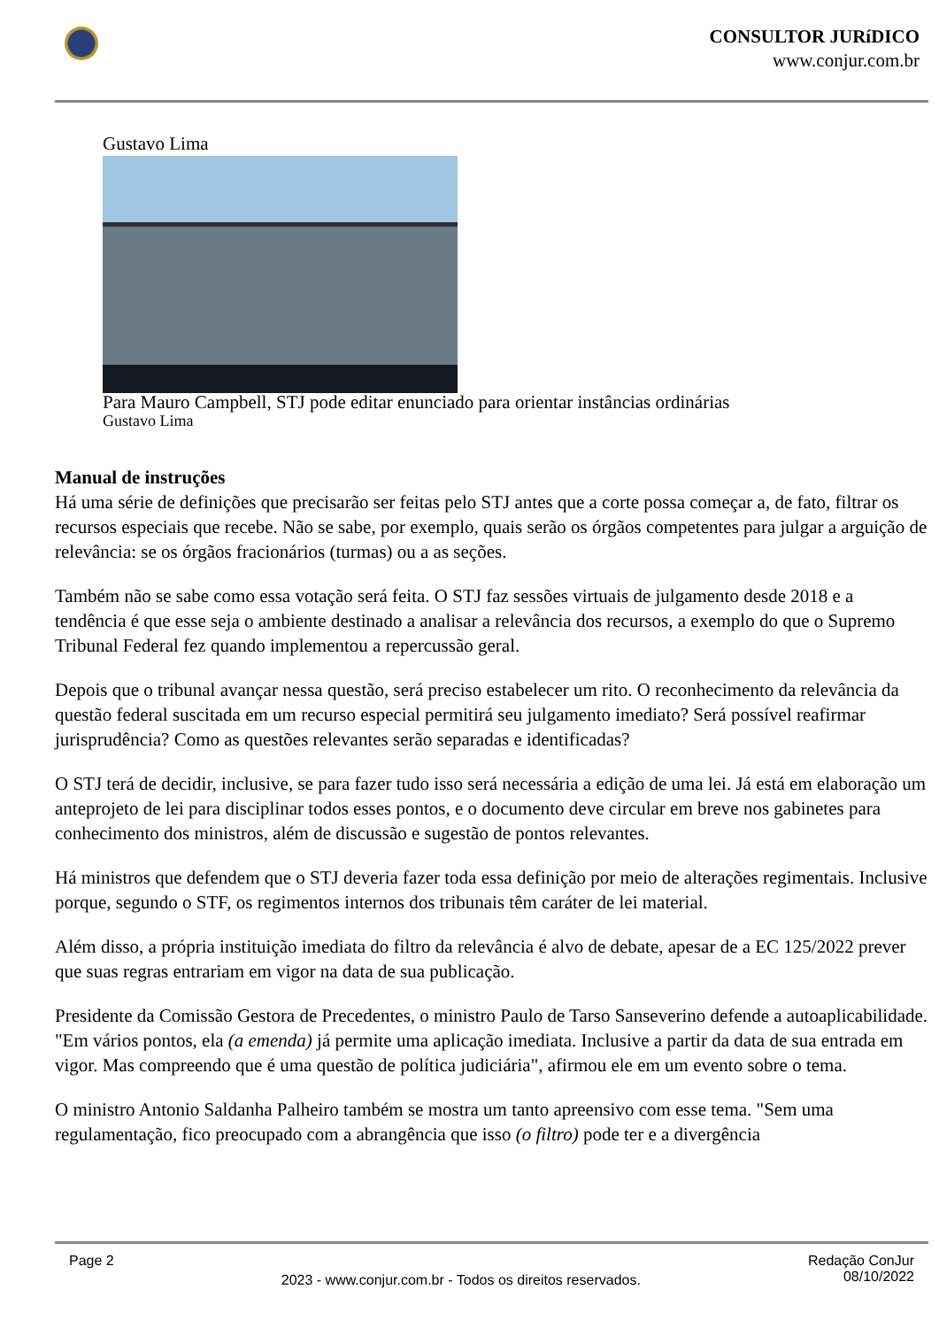CONSULTOR JURíDICO
www.conjur.com.br
Gustavo Lima
Para Mauro Campbell, STJ pode editar enunciado para orientar instâncias ordinárias
Gustavo Lima
Manual de instruções
Há uma série de definições que precisarão ser feitas pelo STJ antes que a corte possa começar a, de fato, filtrar os recursos especiais que recebe. Não se sabe, por exemplo, quais serão os órgãos competentes para julgar a arguição de relevância: se os órgãos fracionários (turmas) ou a as seções.
Também não se sabe como essa votação será feita. O STJ faz sessões virtuais de julgamento desde 2018 e a tendência é que esse seja o ambiente destinado a analisar a relevância dos recursos, a exemplo do que o Supremo Tribunal Federal fez quando implementou a repercussão geral.
Depois que o tribunal avançar nessa questão, será preciso estabelecer um rito. O reconhecimento da relevância da questão federal suscitada em um recurso especial permitirá seu julgamento imediato? Será possível reafirmar jurisprudência? Como as questões relevantes serão separadas e identificadas?
O STJ terá de decidir, inclusive, se para fazer tudo isso será necessária a edição de uma lei. Já está em elaboração um anteprojeto de lei para disciplinar todos esses pontos, e o documento deve circular em breve nos gabinetes para conhecimento dos ministros, além de discussão e sugestão de pontos relevantes.
Há ministros que defendem que o STJ deveria fazer toda essa definição por meio de alterações regimentais. Inclusive porque, segundo o STF, os regimentos internos dos tribunais têm caráter de lei material.
Além disso, a própria instituição imediata do filtro da relevância é alvo de debate, apesar de a EC 125/2022 prever que suas regras entrariam em vigor na data de sua publicação.
Presidente da Comissão Gestora de Precedentes, o ministro Paulo de Tarso Sanseverino defende a autoaplicabilidade. "Em vários pontos, ela (a emenda) já permite uma aplicação imediata. Inclusive a partir da data de sua entrada em vigor. Mas compreendo que é uma questão de política judiciária", afirmou ele em um evento sobre o tema.
O ministro Antonio Saldanha Palheiro também se mostra um tanto apreensivo com esse tema. "Sem uma regulamentação, fico preocupado com a abrangência que isso (o filtro) pode ter e a divergência
Page 2 2023 - www.conjur.com.br - Todos os direitos reservados. Redação ConJur
08/10/2022